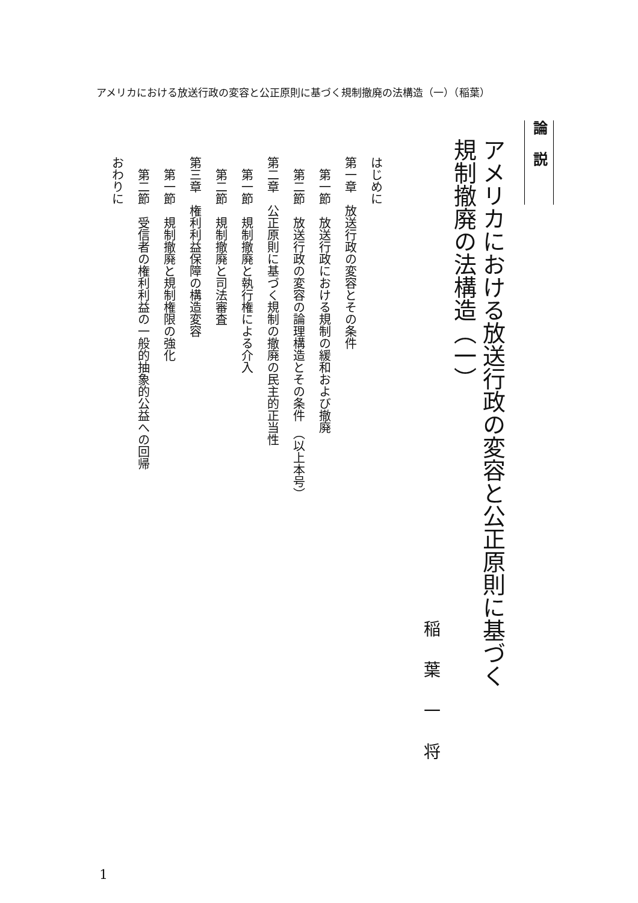アメリカにおける放送行政の変容と公正原則に基づく規制撤廃の法構造（一）（稲葉）
論説
アメリカにおける放送行政の変容と公正原則に基づく
規制撤廃の法構造（一）
稲葉一将
はじめに
第一章　放送行政の変容とその条件
第一節　放送行政における規制の緩和および撤廃
第二節　放送行政の変容の論理構造とその条件　（以上本号）
第二章　公正原則に基づく規制の撤廃の民主的正当性
第一節　規制撤廃と執行権による介入
第二節　規制撤廃と司法審査
第三章　権利利益保障の構造変容
第一節　規制撤廃と規制権限の強化
第二節　受信者の権利利益の一般的抽象的公益への回帰
おわりに
1